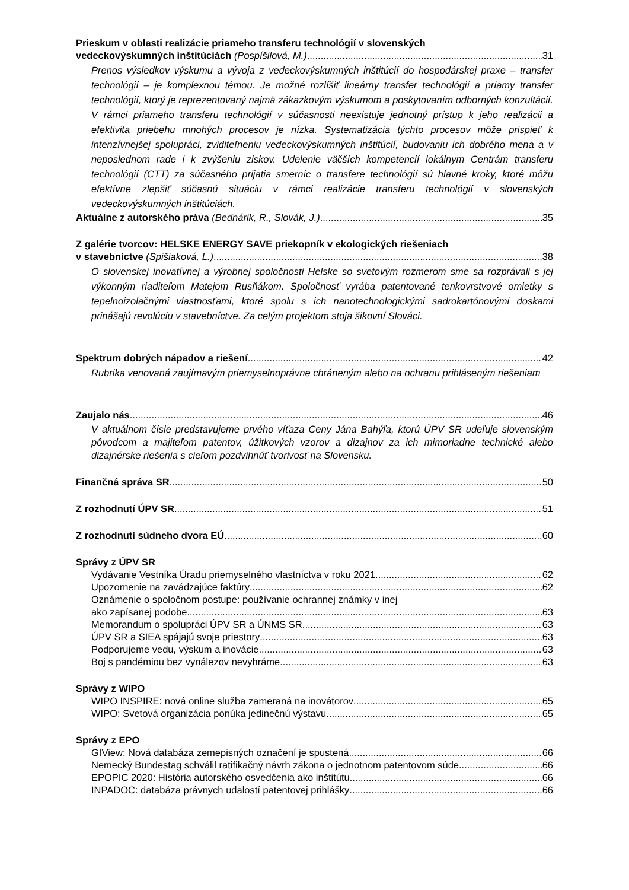Prieskum v oblasti realizácie priameho transferu technológií v slovenských
vedeckovýskumných inštitúciách (Pospíšilová, M.) 31
Prenos výsledkov výskumu a vývoja z vedeckovýskumných inštitúcií do hospodárskej praxe – transfer technológií – je komplexnou témou. Je možné rozlíšiť lineárny transfer technológií a priamy transfer technológií, ktorý je reprezentovaný najmä zákazkovým výskumom a poskytovaním odborných konzultácií. V rámci priameho transferu technológií v súčasnosti neexistuje jednotný prístup k jeho realizácii a efektivita priebehu mnohých procesov je nízka. Systematizácia týchto procesov môže prispieť k intenzívnejšej spolupráci, zviditeľneniu vedeckovýskumných inštitúcií, budovaniu ich dobrého mena a v neposlednom rade i k zvýšeniu ziskov. Udelenie väčších kompetencií lokálnym Centrám transferu technológií (CTT) za súčasného prijatia smerníc o transfere technológií sú hlavné kroky, ktoré môžu efektívne zlepšiť súčasnú situáciu v rámci realizácie transferu technológií v slovenských vedeckovýskumných inštitúciách.
Aktuálne z autorského práva (Bednárik, R., Slovák, J.) 35
Z galérie tvorcov: HELSKE ENERGY SAVE priekopník v ekologických riešeniach
v stavebníctve (Spišiaková, L.) 38
O slovenskej inovatívnej a výrobnej spoločnosti Helske so svetovým rozmerom sme sa rozprávali s jej výkonným riaditeľom Matejom Rusňákom. Spoločnosť vyrába patentované tenkovrstvové omietky s tepelnoizolačnými vlastnosťami, ktoré spolu s ich nanotechnologickými sadrokartónovými doskami prinášajú revolúciu v stavebníctve. Za celým projektom stoja šikovní Slováci.
Spektrum dobrých nápadov a riešení 42
Rubrika venovaná zaujímavým priemyselnoprávne chráneným alebo na ochranu prihláseným riešeniam
Zaujalo nás 46
V aktuálnom čísle predstavujeme prvého víťaza Ceny Jána Bahýľa, ktorú ÚPV SR udeľuje slovenským pôvodcom a majiteľom patentov, úžitkových vzorov a dizajnov za ich mimoriadne technické alebo dizajnérske riešenia s cieľom pozdvihnúť tvorivosť na Slovensku.
Finančná správa SR 50
Z rozhodnutí ÚPV SR 51
Z rozhodnutí súdneho dvora EÚ 60
Správy z ÚPV SR
Vydávanie Vestníka Úradu priemyselného vlastníctva v roku 2021 62
Upozornenie na zavádzajúce faktúry 62
Oznámenie o spoločnom postupe: používanie ochrannej známky v inej
ako zapísanej podobe 63
Memorandum o spolupráci ÚPV SR a ÚNMS SR 63
ÚPV SR a SIEA spájajú svoje priestory 63
Podporujeme vedu, výskum a inovácie 63
Boj s pandémiou bez vynálezov nevyhráme 63
Správy z WIPO
WIPO INSPIRE: nová online služba zameraná na inovátorov 65
WIPO: Svetová organizácia ponúka jedinečnú výstavu 65
Správy z EPO
GIView: Nová databáza zemepisných označení je spustená 66
Nemecký Bundestag schválil ratifikačný návrh zákona o jednotnom patentovom súde 66
EPOPIC 2020: História autorského osvedčenia ako inštitútu 66
INPADOC: databáza právnych udalostí patentovej prihlášky 66